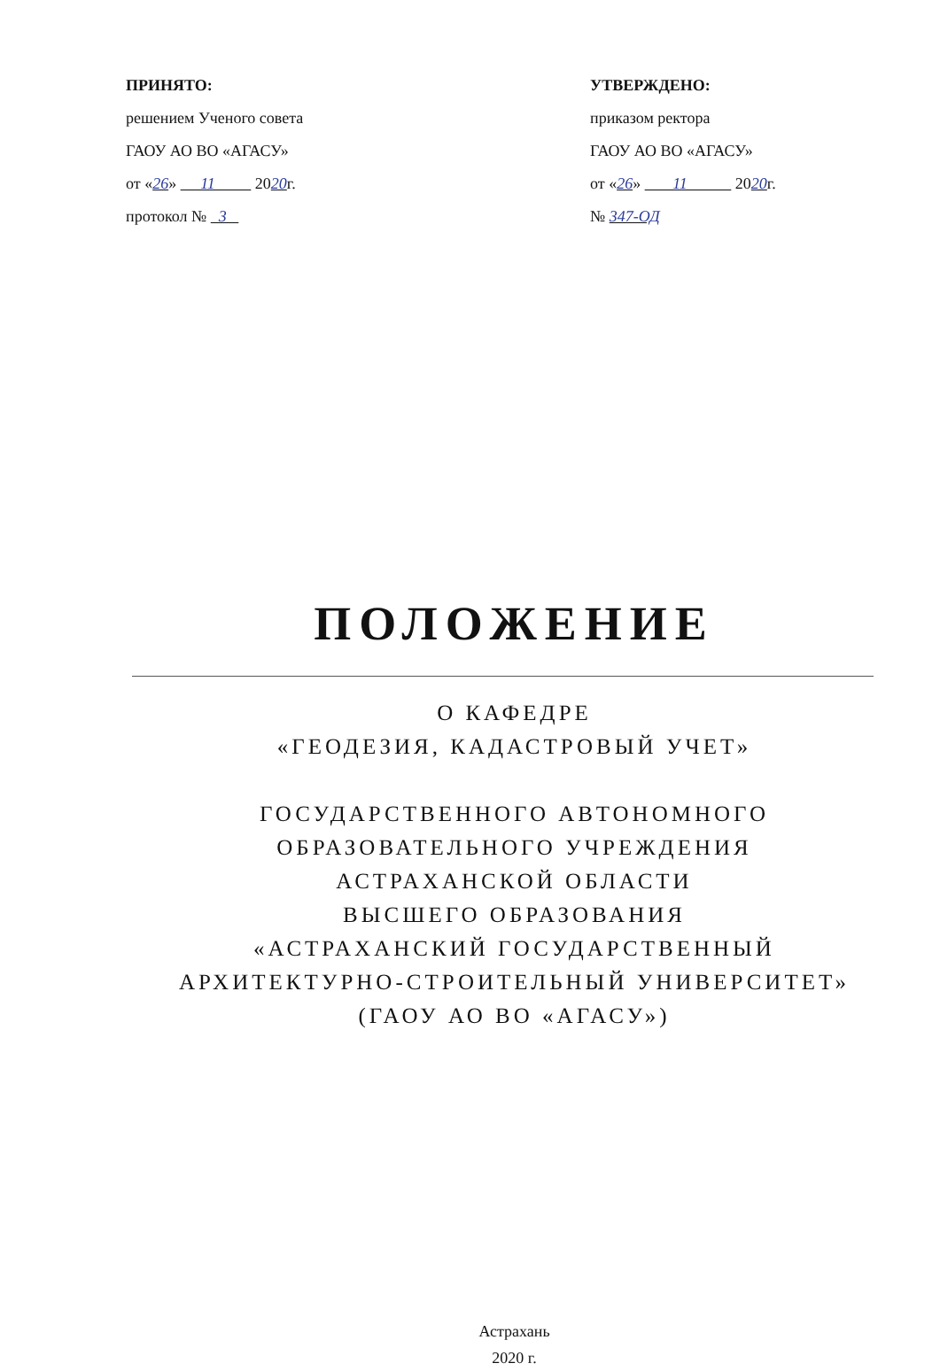ПРИНЯТО:
решением Ученого совета
ГАОУ АО ВО «АГАСУ»
от «26» 11 2020г.
протокол № 3
УТВЕРЖДЕНО:
приказом ректора
ГАОУ АО ВО «АГАСУ»
от «26» 11 2020г.
№ 347-ОД
ПОЛОЖЕНИЕ
О КАФЕДРЕ
«ГЕОДЕЗИЯ, КАДАСТРОВЫЙ УЧЕТ»
ГОСУДАРСТВЕННОГО АВТОНОМНОГО
ОБРАЗОВАТЕЛЬНОГО УЧРЕЖДЕНИЯ
АСТРАХАНСКОЙ ОБЛАСТИ
ВЫСШЕГО ОБРАЗОВАНИЯ
«АСТРАХАНСКИЙ ГОСУДАРСТВЕННЫЙ
АРХИТЕКТУРНО-СТРОИТЕЛЬНЫЙ УНИВЕРСИТЕТ»
(ГАОУ АО ВО «АГАСУ»)
Астрахань
2020 г.